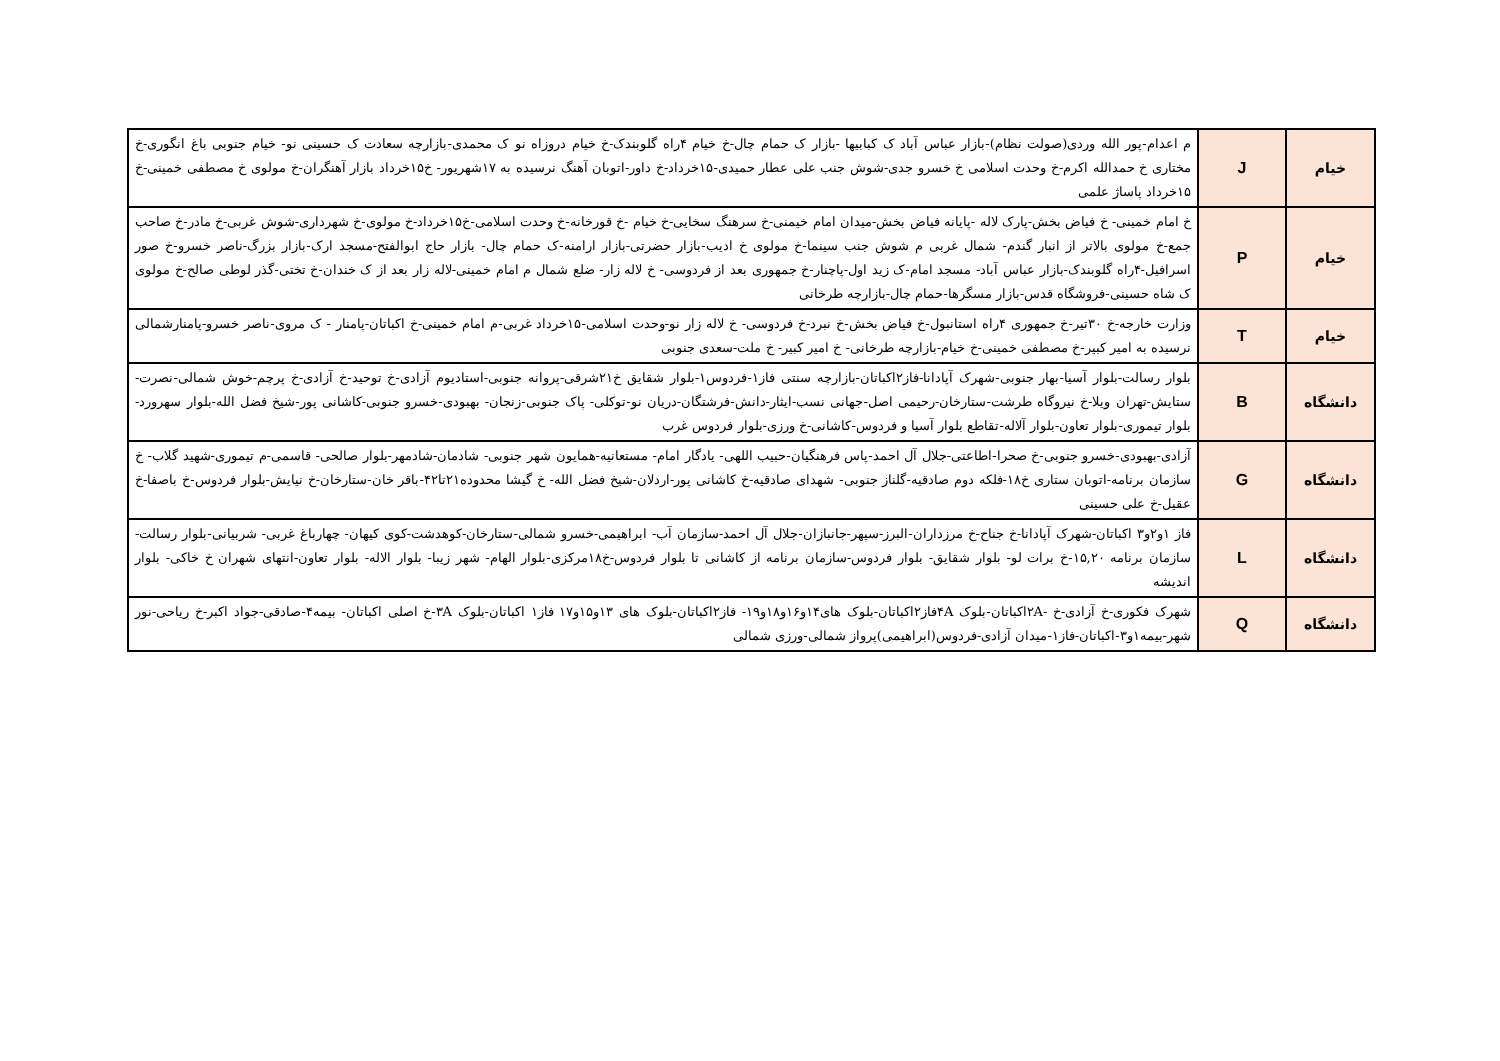| خیام | J | م اعدام-پور الله وردی(صولت نظام)-بازار عباس آباد ک کبابیها -بازار ک حمام چال-خ خیام ۴راه گلوبندک-خ خیام دروزاه نو ک محمدی-بازارچه سعادت ک حسینی نو- خیام جنوبی باغ انگوری-خ مختاری خ حمدالله اکرم-خ وحدت اسلامی خ خسرو جدی-شوش جنب علی عطار حمیدی-۱۵خرداد-خ داور-اتوبان آهنگ نرسیده به ۱۷شهریور- خ۱۵خرداد بازار آهنگران-خ مولوی خ مصطفی خمینی-خ ۱۵خرداد پاساژ علمی |
| خیام | P | خ امام خمینی- خ فیاض بخش-پارک لاله -پایانه فیاض بخش-میدان امام خیمنی-خ سرهنگ سخایی-خ خیام -خ قورخانه-خ وحدت اسلامی-خ۱۵خرداد-خ مولوی-خ شهرداری-شوش غربی-خ مادر-خ صاحب جمع-خ مولوی بالاتر از انبار گندم- شمال غربی م شوش جنب سینما-خ مولوی خ ادیب-بازار حضرتی-بازار ارامنه-ک حمام چال- بازار حاج ابوالفتح-مسجد ارک-بازار بزرگ-ناصر خسرو-خ صور اسرافیل-۴راه گلوبندک-بازار عباس آباد- مسجد امام-ک زید اول-پاچنار-خ جمهوری بعد از فردوسی- خ لاله زار- ضلع شمال م امام خمینی-لاله زار بعد از ک خندان-خ تختی-گذر لوطی صالح-خ مولوی ک شاه حسینی-فروشگاه قدس-بازار مسگرها-حمام چال-بازارچه طرخانی |
| خیام | T | وزارت خارجه-خ ۳۰تیر-خ جمهوری ۴راه استانبول-خ فیاض بخش-خ نبرد-خ فردوسی- خ لاله زار نو-وحدت اسلامی-۱۵خرداد غربی-م امام خمینی-خ اکباتان-پامنار - ک مروی-ناصر خسرو-پامنارشمالی نرسیده به امیر کبیر-خ مصطفی خمینی-خ خیام-بازارچه طرخانی- خ امیر کبیر- خ ملت-سعدی جنوبی |
| دانشگاه | B | بلوار رسالت-بلوار آسیا-بهار جنوبی-شهرک آپادانا-فاز۲اکباتان-بازارچه سنتی فاز۱-فردوس۱-بلوار شقایق خ۲۱شرقی-پروانه جنوبی-استادیوم آزادی-خ توحید-خ آزادی-خ پرچم-خوش شمالی-نصرت-ستایش-تهران ویلا-خ نیروگاه طرشت-ستارخان-رحیمی اصل-جهانی نسب-ایثار-دانش-فرشتگان-دریان نو-توکلی- پاک جنوبی-زنجان- بهبودی-خسرو جنوبی-کاشانی پور-شیخ فضل الله-بلوار سهرورد-بلوار تیموری-بلوار تعاون-بلوار آلاله-تقاطع بلوار آسیا و فردوس-کاشانی-خ ورزی-بلوار فردوس غرب |
| دانشگاه | G | آزادی-بهبودی-خسرو جنوبی-خ صحرا-اطاعتی-جلال آل احمد-پاس فرهنگیان-حبیب اللهی- یادگار امام- مستعانیه-همایون شهر جنوبی- شادمان-شادمهر-بلوار صالحی- قاسمی-م تیموری-شهید گلاب- خ سازمان برنامه-اتوبان ستاری خ۱۸-فلکه دوم صادقیه-گلناز جنوبی- شهدای صادقیه-خ کاشانی پور-اردلان-شیخ فضل الله- خ گیشا محدوده۲۱تا۴۲-باقر خان-ستارخان-خ نیایش-بلوار فردوس-خ باصفا-خ عقیل-خ علی حسینی |
| دانشگاه | L | فاز ۱و۲و۳ اکباتان-شهرک آپادانا-خ جناح-خ مرزداران-البرز-سپهر-جانبازان-جلال آل احمد-سازمان آب- ابراهیمی-خسرو شمالی-ستارخان-کوهدشت-کوی کیهان- چهارباغ غربی- شربیانی-بلوار رسالت-سازمان برنامه ۱۵,۲۰-خ برات لو- بلوار شقایق- بلوار فردوس-سازمان برنامه از کاشانی تا بلوار فردوس-خ۱۸مرکزی-بلوار الهام- شهر زیبا- بلوار الاله- بلوار تعاون-انتهای شهران خ خاکی- بلوار اندیشه |
| دانشگاه | Q | شهرک فکوری-خ آزادی-خ -۲Aاکباتان-بلوک ۴Aفاز۲اکباتان-بلوک های۱۴و۱۶و۱۸و۱۹- فاز۲اکباتان-بلوک های ۱۳و۱۵و۱۷ فاز۱ اکباتان-بلوک ۳A-خ اصلی اکباتان- بیمه۴-صادقی-جواد اکبر-خ ریاحی-نور شهر-بیمه۱و۳-اکباتان-فاز۱-میدان آزادی-فردوس(ابراهیمی)پرواز شمالی-ورزی شمالی |